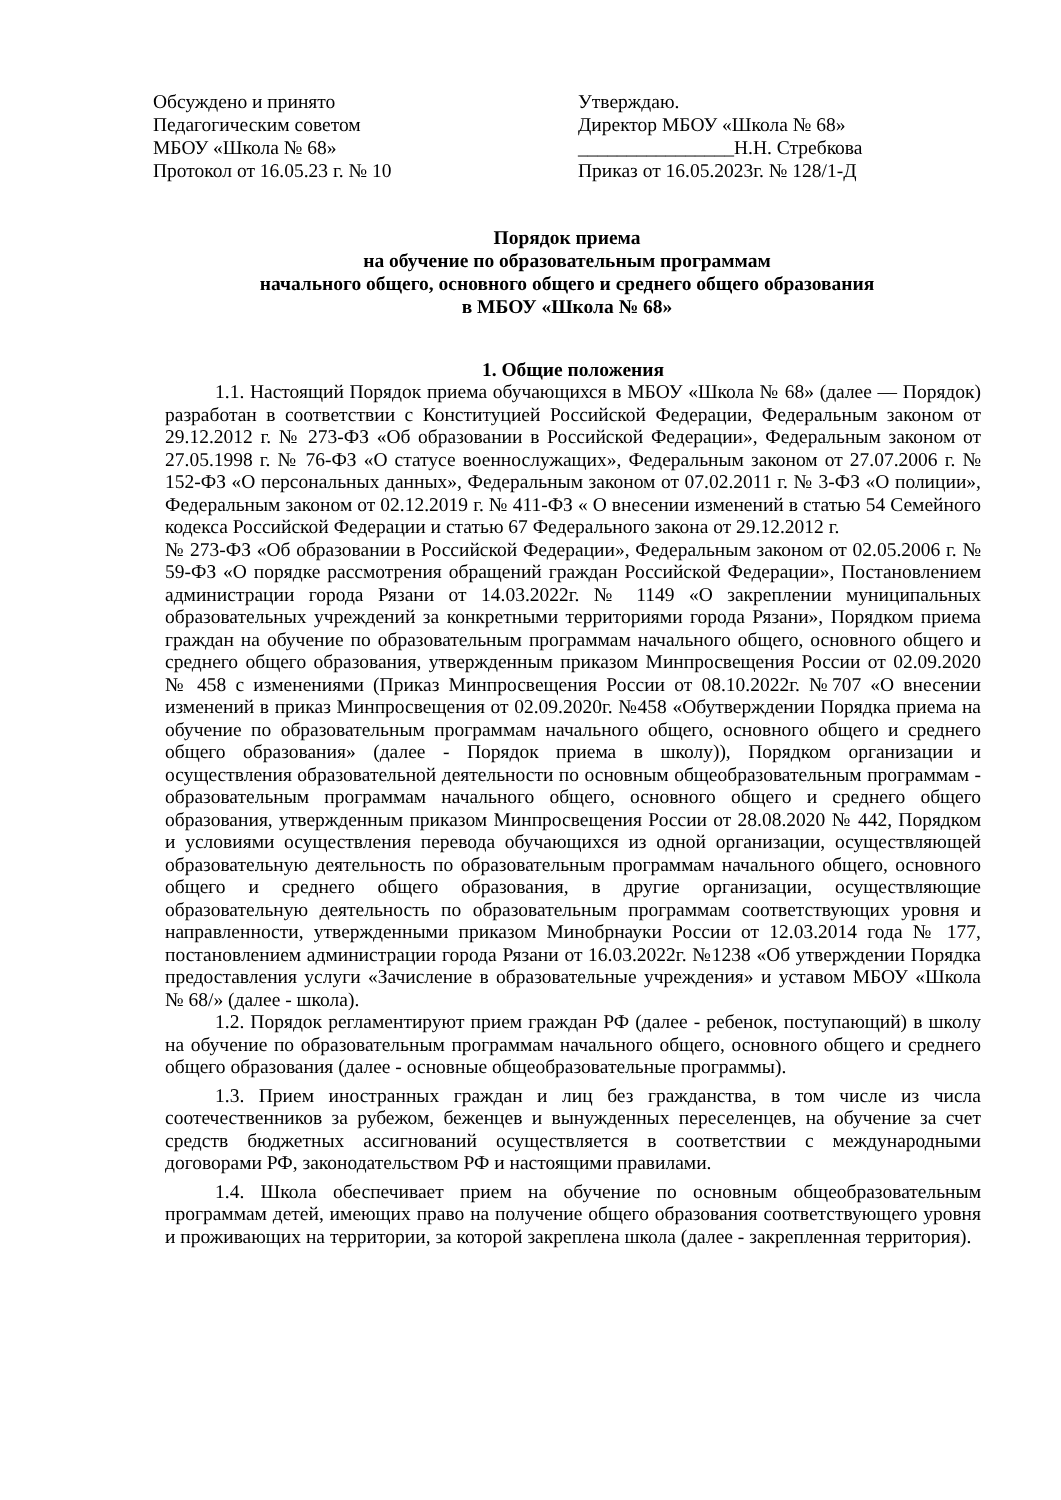Обсуждено и принято
Педагогическим советом
МБОУ «Школа № 68»
Протокол от 16.05.23 г. № 10
Утверждаю.
Директор МБОУ «Школа № 68»
________________Н.Н. Стребкова
Приказ от 16.05.2023г. № 128/1-Д
Порядок приема
на обучение по образовательным программам
начального общего, основного общего и среднего общего образования
в МБОУ «Школа № 68»
1. Общие положения
1.1. Настоящий Порядок приема обучающихся в МБОУ «Школа № 68» (далее — Порядок) разработан в соответствии с Конституцией Российской Федерации, Федеральным законом от 29.12.2012 г. № 273-ФЗ «Об образовании в Российской Федерации», Федеральным законом от 27.05.1998 г. № 76-ФЗ «О статусе военнослужащих», Федеральным законом от 27.07.2006 г. № 152-ФЗ «О персональных данных», Федеральным законом от 07.02.2011 г. № 3-ФЗ «О полиции», Федеральным законом от 02.12.2019 г. № 411-ФЗ « О внесении изменений в статью 54 Семейного кодекса Российской Федерации и статью 67 Федерального закона от 29.12.2012 г.
№ 273-ФЗ «Об образовании в Российской Федерации», Федеральным законом от 02.05.2006 г. № 59-ФЗ «О порядке рассмотрения обращений граждан Российской Федерации», Постановлением администрации города Рязани от 14.03.2022г. № 1149 «О закреплении муниципальных образовательных учреждений за конкретными территориями города Рязани», Порядком приема граждан на обучение по образовательным программам начального общего, основного общего и среднего общего образования, утвержденным приказом Минпросвещения России от 02.09.2020 № 458 с изменениями (Приказ Минпросвещения России от 08.10.2022г. №707 «О внесении изменений в приказ Минпросвещения от 02.09.2020г. №458 «Обутверждении Порядка приема на обучение по образовательным программам начального общего, основного общего и среднего общего образования» (далее - Порядок приема в школу)), Порядком организации и осуществления образовательной деятельности по основным общеобразовательным программам - образовательным программам начального общего, основного общего и среднего общего образования, утвержденным приказом Минпросвещения России от 28.08.2020 № 442, Порядком и условиями осуществления перевода обучающихся из одной организации, осуществляющей образовательную деятельность по образовательным программам начального общего, основного общего и среднего общего образования, в другие организации, осуществляющие образовательную деятельность по образовательным программам соответствующих уровня и направленности, утвержденными приказом Минобрнауки России от 12.03.2014 года № 177, постановлением администрации города Рязани от 16.03.2022г. №1238 «Об утверждении Порядка предоставления услуги «Зачисление в образовательные учреждения» и уставом МБОУ «Школа № 68/» (далее - школа).
1.2. Порядок регламентируют прием граждан РФ (далее - ребенок, поступающий) в школу на обучение по образовательным программам начального общего, основного общего и среднего общего образования (далее - основные общеобразовательные программы).
1.3. Прием иностранных граждан и лиц без гражданства, в том числе из числа соотечественников за рубежом, беженцев и вынужденных переселенцев, на обучение за счет средств бюджетных ассигнований осуществляется в соответствии с международными договорами РФ, законодательством РФ и настоящими правилами.
1.4. Школа обеспечивает прием на обучение по основным общеобразовательным программам детей, имеющих право на получение общего образования соответствующего уровня и проживающих на территории, за которой закреплена школа (далее - закрепленная территория).